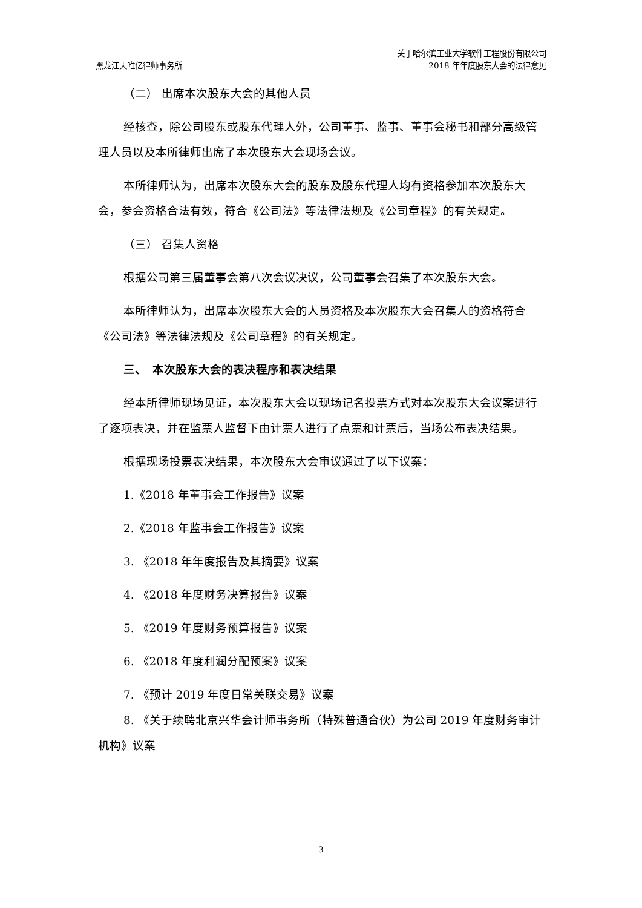黑龙江天唯亿律师事务所
关于哈尔滨工业大学软件工程股份有限公司
2018 年年度股东大会的法律意见
（二） 出席本次股东大会的其他人员
经核查，除公司股东或股东代理人外，公司董事、监事、董事会秘书和部分高级管理人员以及本所律师出席了本次股东大会现场会议。
本所律师认为，出席本次股东大会的股东及股东代理人均有资格参加本次股东大会，参会资格合法有效，符合《公司法》等法律法规及《公司章程》的有关规定。
（三） 召集人资格
根据公司第三届董事会第八次会议决议，公司董事会召集了本次股东大会。
本所律师认为，出席本次股东大会的人员资格及本次股东大会召集人的资格符合《公司法》等法律法规及《公司章程》的有关规定。
三、　本次股东大会的表决程序和表决结果
经本所律师现场见证，本次股东大会以现场记名投票方式对本次股东大会议案进行了逐项表决，并在监票人监督下由计票人进行了点票和计票后，当场公布表决结果。
根据现场投票表决结果，本次股东大会审议通过了以下议案：
1.《2018 年董事会工作报告》议案
2.《2018 年监事会工作报告》议案
3. 《2018 年年度报告及其摘要》议案
4. 《2018 年度财务决算报告》议案
5. 《2019 年度财务预算报告》议案
6. 《2018 年度利润分配预案》议案
7. 《预计 2019 年度日常关联交易》议案
8. 《关于续聘北京兴华会计师事务所（特殊普通合伙）为公司 2019 年度财务审计机构》议案
3